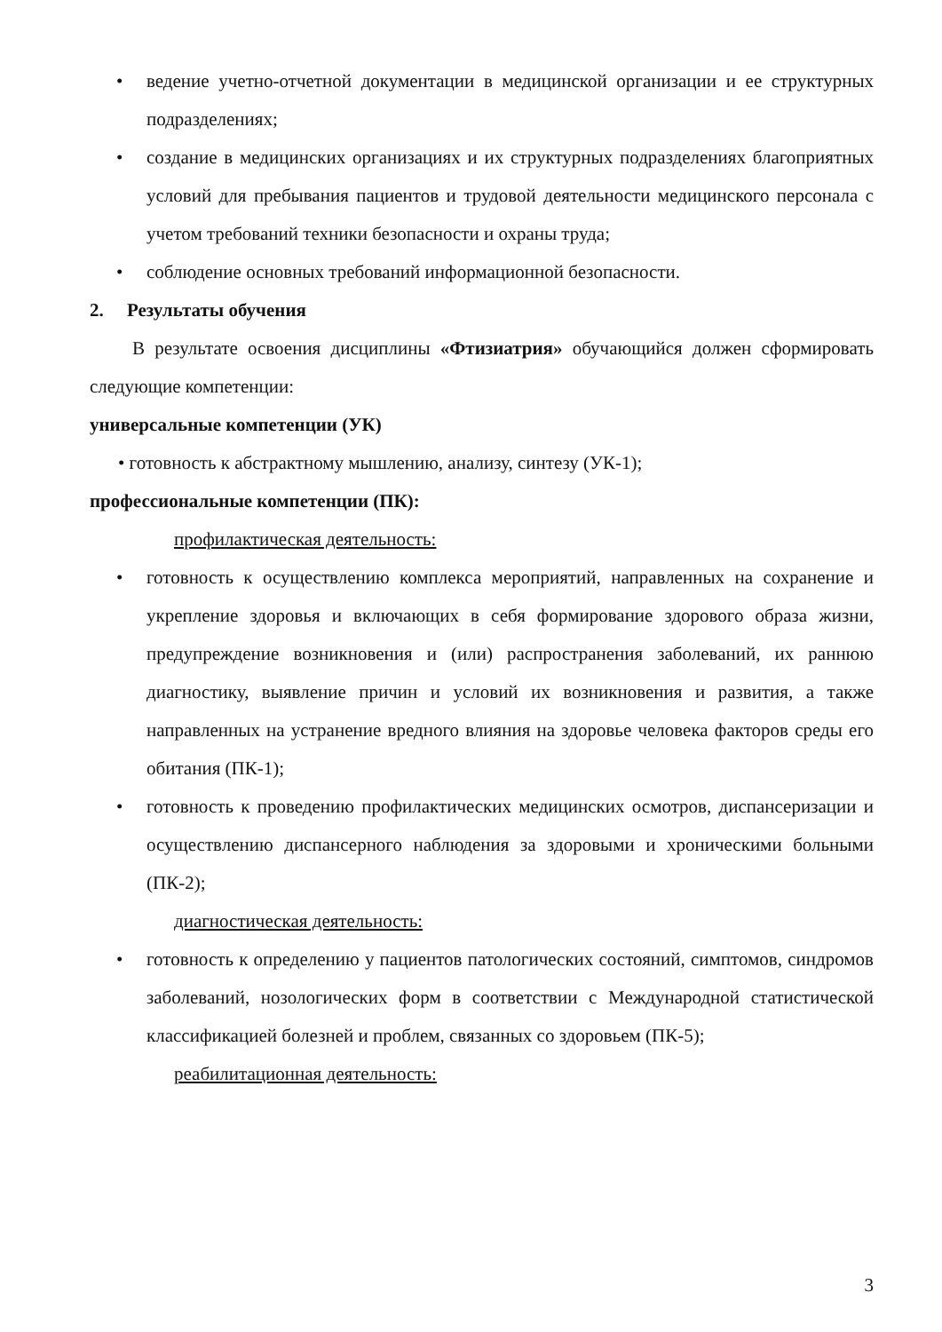• ведение учетно-отчетной документации в медицинской организации и ее структурных подразделениях;
• создание в медицинских организациях и их структурных подразделениях благоприятных условий для пребывания пациентов и трудовой деятельности медицинского персонала с учетом требований техники безопасности и охраны труда;
• соблюдение основных требований информационной безопасности.
2. Результаты обучения
В результате освоения дисциплины «Фтизиатрия» обучающийся должен сформировать следующие компетенции:
универсальные компетенции (УК)
• готовность к абстрактному мышлению, анализу, синтезу (УК-1);
профессиональные компетенции (ПК):
профилактическая деятельность:
• готовность к осуществлению комплекса мероприятий, направленных на сохранение и укрепление здоровья и включающих в себя формирование здорового образа жизни, предупреждение возникновения и (или) распространения заболеваний, их раннюю диагностику, выявление причин и условий их возникновения и развития, а также направленных на устранение вредного влияния на здоровье человека факторов среды его обитания (ПК-1);
• готовность к проведению профилактических медицинских осмотров, диспансеризации и осуществлению диспансерного наблюдения за здоровыми и хроническими больными (ПК-2);
диагностическая деятельность:
• готовность к определению у пациентов патологических состояний, симптомов, синдромов заболеваний, нозологических форм в соответствии с Международной статистической классификацией болезней и проблем, связанных со здоровьем (ПК-5);
реабилитационная деятельность:
3